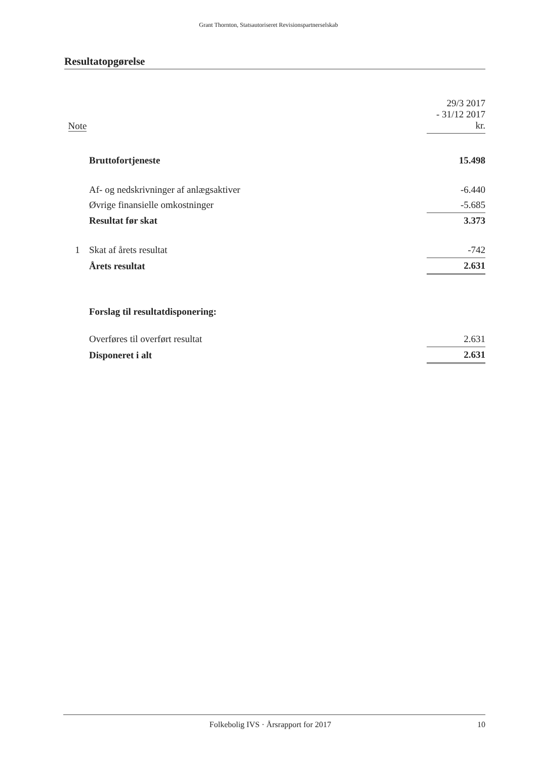Grant Thornton, Statsautoriseret Revisionspartnerselskab
Resultatopgørelse
| Note | | 29/3 2017 - 31/12 2017 kr. |
| | Bruttofortjeneste | 15.498 |
| | Af- og nedskrivninger af anlægsaktiver | -6.440 |
| | Øvrige finansielle omkostninger | -5.685 |
| | Resultat før skat | 3.373 |
| 1 | Skat af årets resultat | -742 |
| | Årets resultat | 2.631 |
| | Forslag til resultatdisponering: | |
| | Overføres til overført resultat | 2.631 |
| | Disponeret i alt | 2.631 |
Folkebolig IVS · Årsrapport for 2017
10